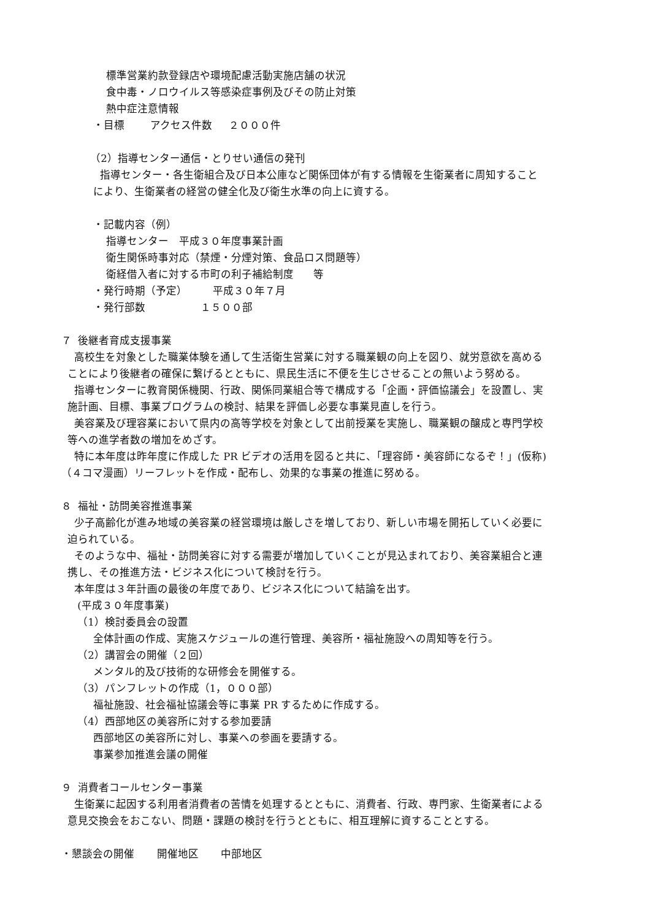標準営業約款登録店や環境配慮活動実施店舗の状況
食中毒・ノロウイルス等感染症事例及びその防止対策
熱中症注意情報
・目標 アクセス件数 ２０００件
（2）指導センター通信・とりせい通信の発刊
指導センター・各生衛組合及び日本公庫など関係団体が有する情報を生衛業者に周知すること
により、生衛業者の経営の健全化及び衛生水準の向上に資する。
・記載内容（例）
指導センター　平成３０年度事業計画
衛生関係時事対応（禁煙・分煙対策、食品ロス問題等）
衛経借入者に対する市町の利子補給制度 等
・発行時期（予定） 平成３０年７月
・発行部数 １５００部
７ 後継者育成支援事業
高校生を対象とした職業体験を通して生活衛生営業に対する職業観の向上を図り、就労意欲を高める
ことにより後継者の確保に繋げるとともに、県民生活に不便を生じさせることの無いよう努める。
指導センターに教育関係機関、行政、関係同業組合等で構成する「企画・評価協議会」を設置し、実
施計画、目標、事業プログラムの検討、結果を評価し必要な事業見直しを行う。
美容業及び理容業において県内の高等学校を対象として出前授業を実施し、職業観の醸成と専門学校
等への進学者数の増加をめざす。
特に本年度は昨年度に作成した PR ビデオの活用を図ると共に、「理容師・美容師になるぞ！」(仮称)
（４コマ漫画）リーフレットを作成・配布し、効果的な事業の推進に努める。
８ 福祉・訪問美容推進事業
少子高齢化が進み地域の美容業の経営環境は厳しさを増しており、新しい市場を開拓していく必要に
迫られている。
そのような中、福祉・訪問美容に対する需要が増加していくことが見込まれており、美容業組合と連
携し、その推進方法・ビジネス化について検討を行う。
本年度は３年計画の最後の年度であり、ビジネス化について結論を出す。
(平成３０年度事業)
（1）検討委員会の設置
全体計画の作成、実施スケジュールの進行管理、美容所・福祉施設への周知等を行う。
（2）講習会の開催（２回）
メンタル的及び技術的な研修会を開催する。
（3）パンフレットの作成（1，０００部）
福祉施設、社会福祉協議会等に事業 PR するために作成する。
（4）西部地区の美容所に対する参加要請
西部地区の美容所に対し、事業への参画を要請する。
事業参加推進会議の開催
９ 消費者コールセンター事業
生衛業に起因する利用者消費者の苦情を処理するとともに、消費者、行政、専門家、生衛業者による
意見交換会をおこない、問題・課題の検討を行うとともに、相互理解に資することとする。
・懇談会の開催 開催地区 中部地区